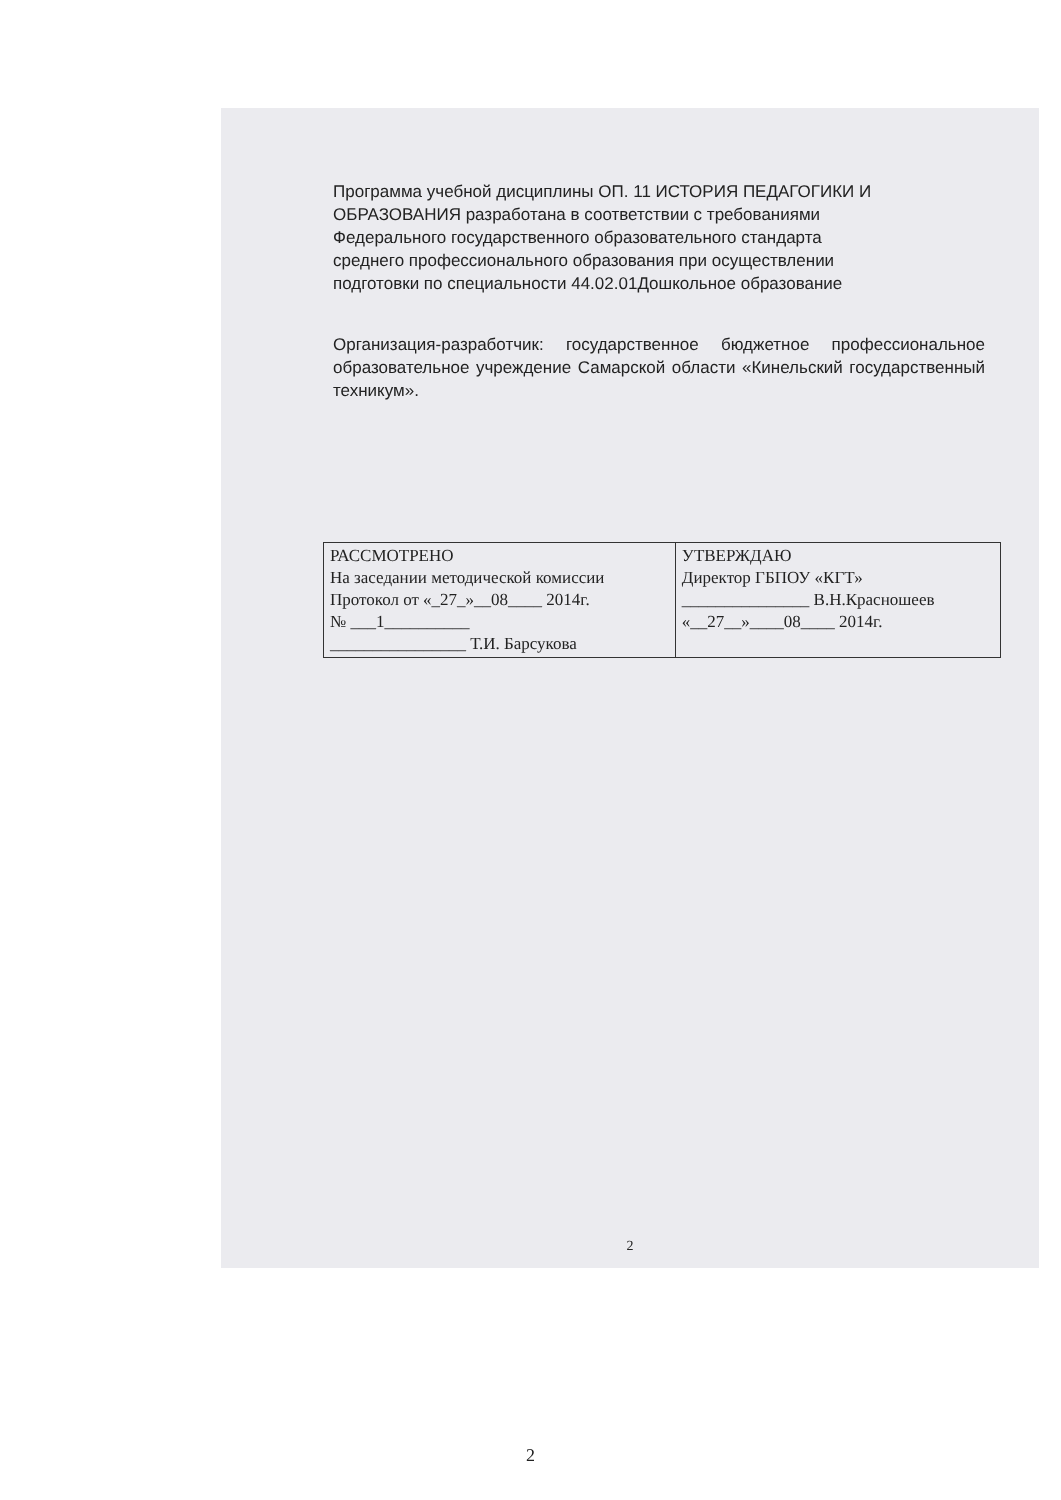Программа учебной дисциплины ОП. 11 ИСТОРИЯ ПЕДАГОГИКИ И ОБРАЗОВАНИЯ разработана в соответствии с требованиями Федерального государственного образовательного стандарта среднего профессионального образования при осуществлении подготовки по специальности 44.02.01Дошкольное образование
Организация-разработчик: государственное бюджетное профессиональное образовательное учреждение Самарской области «Кинельский государственный техникум».
| РАССМОТРЕНО На заседании методической комиссии Протокол от «_27_»__08____ 2014г. № ___1__________ ________________ Т.И. Барсукова | УТВЕРЖДАЮ Директор ГБПОУ «КГТ» _______________ В.Н.Красношеев «__27__»____08____ 2014г. |
2
2